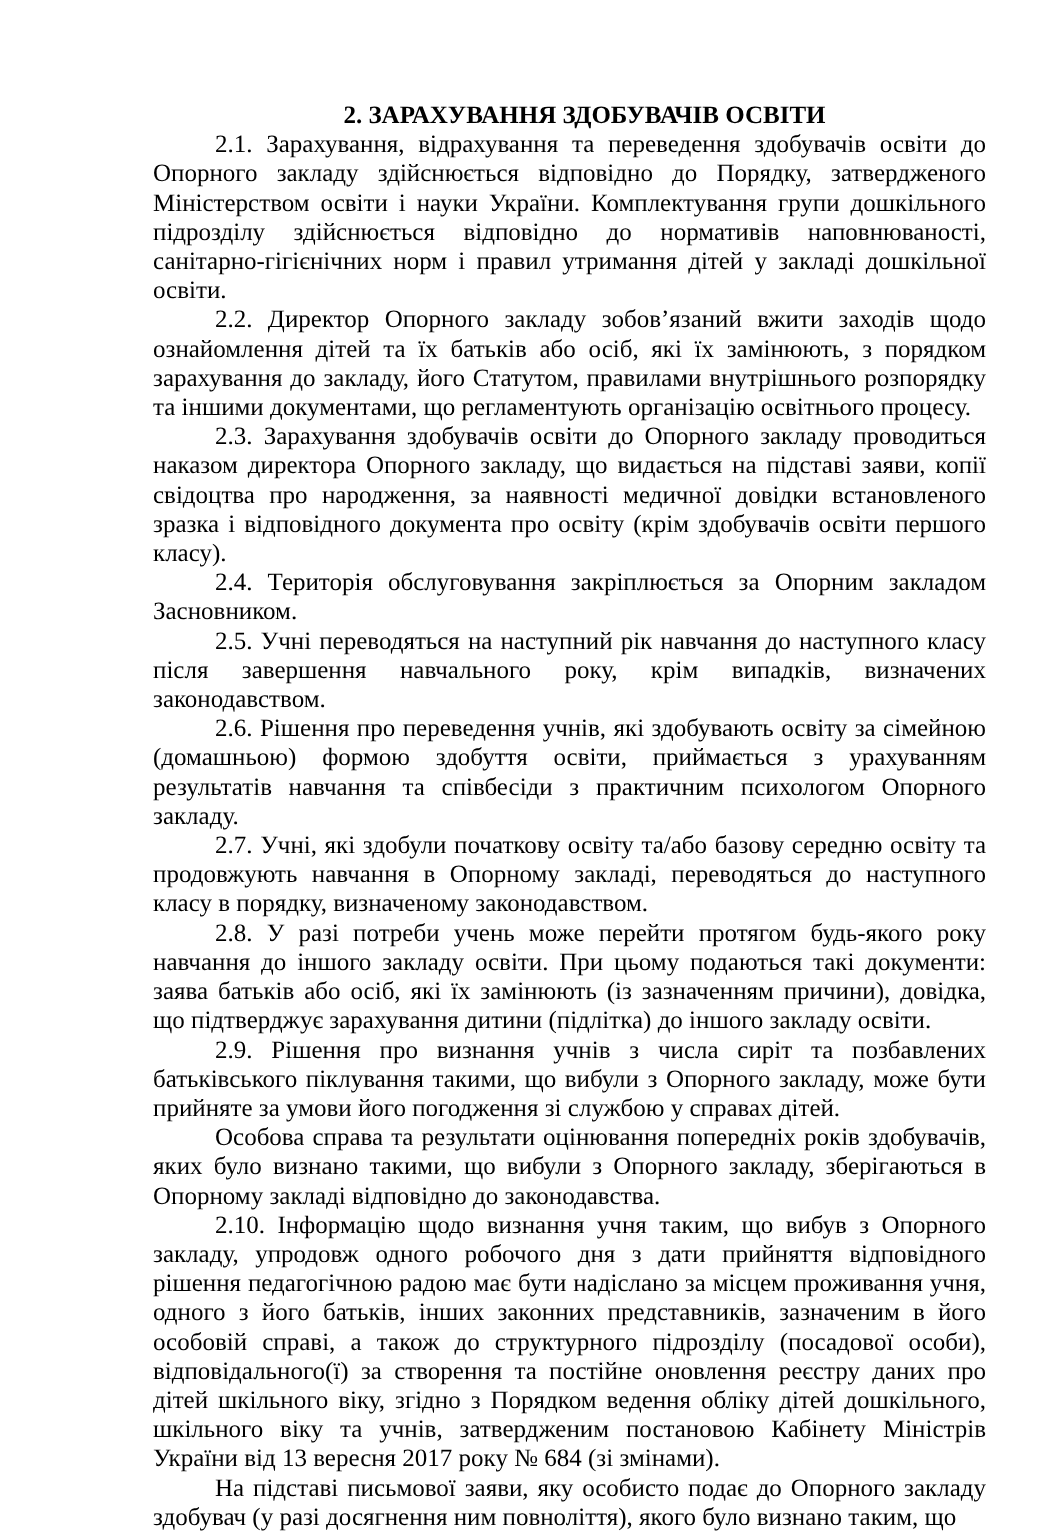2. ЗАРАХУВАННЯ ЗДОБУВАЧІВ ОСВІТИ
2.1. Зарахування, відрахування та переведення здобувачів освіти до Опорного закладу здійснюється відповідно до Порядку, затвердженого Міністерством освіти і науки України. Комплектування групи дошкільного підрозділу здійснюється відповідно до нормативів наповнюваності, санітарно-гігієнічних норм і правил утримання дітей у закладі дошкільної освіти.
2.2. Директор Опорного закладу зобов’язаний вжити заходів щодо ознайомлення дітей та їх батьків або осіб, які їх замінюють, з порядком зарахування до закладу, його Статутом, правилами внутрішнього розпорядку та іншими документами, що регламентують організацію освітнього процесу.
2.3. Зарахування здобувачів освіти до Опорного закладу проводиться наказом директора Опорного закладу, що видається на підставі заяви, копії свідоцтва про народження, за наявності медичної довідки встановленого зразка і відповідного документа про освіту (крім здобувачів освіти першого класу).
2.4. Територія обслуговування закріплюється за Опорним закладом Засновником.
2.5. Учні переводяться на наступний рік навчання до наступного класу після завершення навчального року, крім випадків, визначених законодавством.
2.6. Рішення про переведення учнів, які здобувають освіту за сімейною (домашньою) формою здобуття освіти, приймається з урахуванням результатів навчання та співбесіди з практичним психологом Опорного закладу.
2.7. Учні, які здобули початкову освіту та/або базову середню освіту та продовжують навчання в Опорному закладі, переводяться до наступного класу в порядку, визначеному законодавством.
2.8. У разі потреби учень може перейти протягом будь-якого року навчання до іншого закладу освіти. При цьому подаються такі документи: заява батьків або осіб, які їх замінюють (із зазначенням причини), довідка, що підтверджує зарахування дитини (підлітка) до іншого закладу освіти.
2.9. Рішення про визнання учнів з числа сиріт та позбавлених батьківського піклування такими, що вибули з Опорного закладу, може бути прийняте за умови його погодження зі службою у справах дітей.
Особова справа та результати оцінювання попередніх років здобувачів, яких було визнано такими, що вибули з Опорного закладу, зберігаються в Опорному закладі відповідно до законодавства.
2.10. Інформацію щодо визнання учня таким, що вибув з Опорного закладу, упродовж одного робочого дня з дати прийняття відповідного рішення педагогічною радою має бути надіслано за місцем проживання учня, одного з його батьків, інших законних представників, зазначеним в його особовій справі, а також до структурного підрозділу (посадової особи), відповідального(ї) за створення та постійне оновлення реєстру даних про дітей шкільного віку, згідно з Порядком ведення обліку дітей дошкільного, шкільного віку та учнів, затвердженим постановою Кабінету Міністрів України від 13 вересня 2017 року № 684 (зі змінами).
На підставі письмової заяви, яку особисто подає до Опорного закладу здобувач (у разі досягнення ним повноліття), якого було визнано таким, що